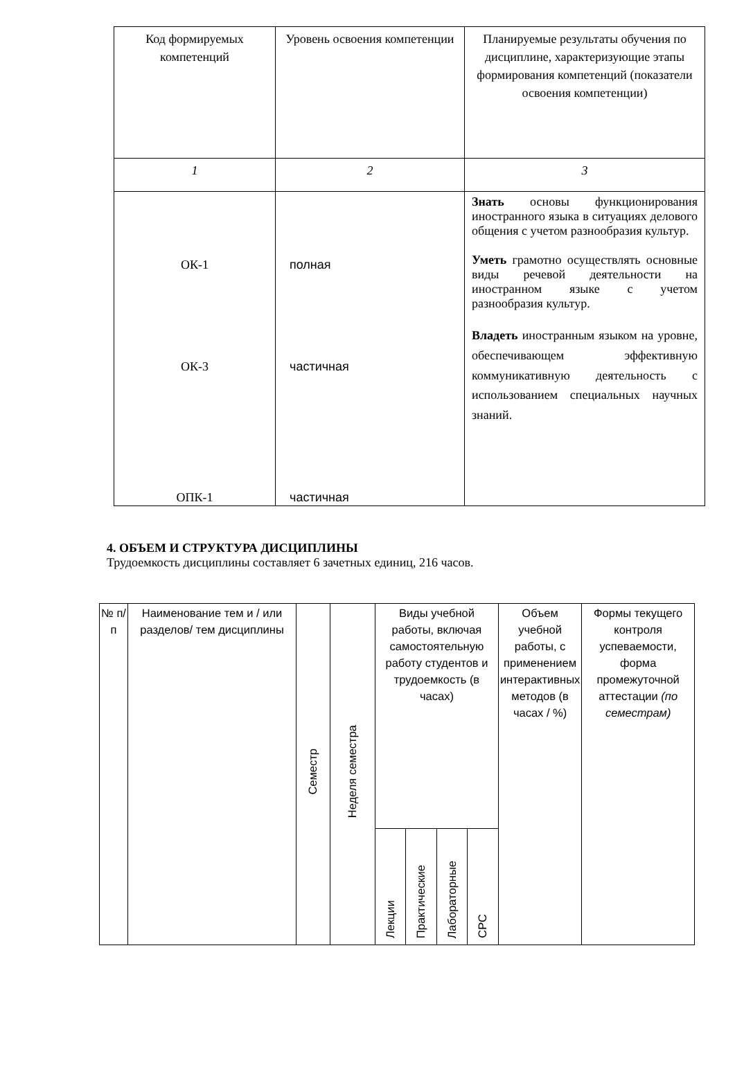| Код формируемых компетенций | Уровень освоения компетенции | Планируемые результаты обучения по дисциплине, характеризующие этапы формирования компетенций (показатели освоения компетенции) |
| --- | --- | --- |
| 1 | 2 | 3 |
| ОК-1 ОК-3 ОПК-1 | полная частичная частичная | Знать основы функционирования иностранного языка в ситуациях делового общения с учетом разнообразия культур. Уметь грамотно осуществлять основные виды речевой деятельности на иностранном языке с учетом разнообразия культур. Владеть иностранным языком на уровне, обеспечивающем эффективную коммуникативную деятельность с использованием специальных научных знаний. |
4. ОБЪЕМ И СТРУКТУРА ДИСЦИПЛИНЫ
Трудоемкость дисциплины составляет 6 зачетных единиц, 216 часов.
| № п/п | Наименование тем и / или разделов/ тем дисциплины | Семестр | Неделя семестра | Виды учебной работы, включая самостоятельную работу студентов и трудоемкость (в часах) | | | | Объем учебной работы, с применением интерактивных методов (в часах / %) | Формы текущего контроля успеваемости, форма промежуточной аттестации (по семестрам) |
| --- | --- | --- | --- | --- | --- | --- | --- | --- | --- |
| | | | | Лекции | Практические | Лабораторные | СРС | | |